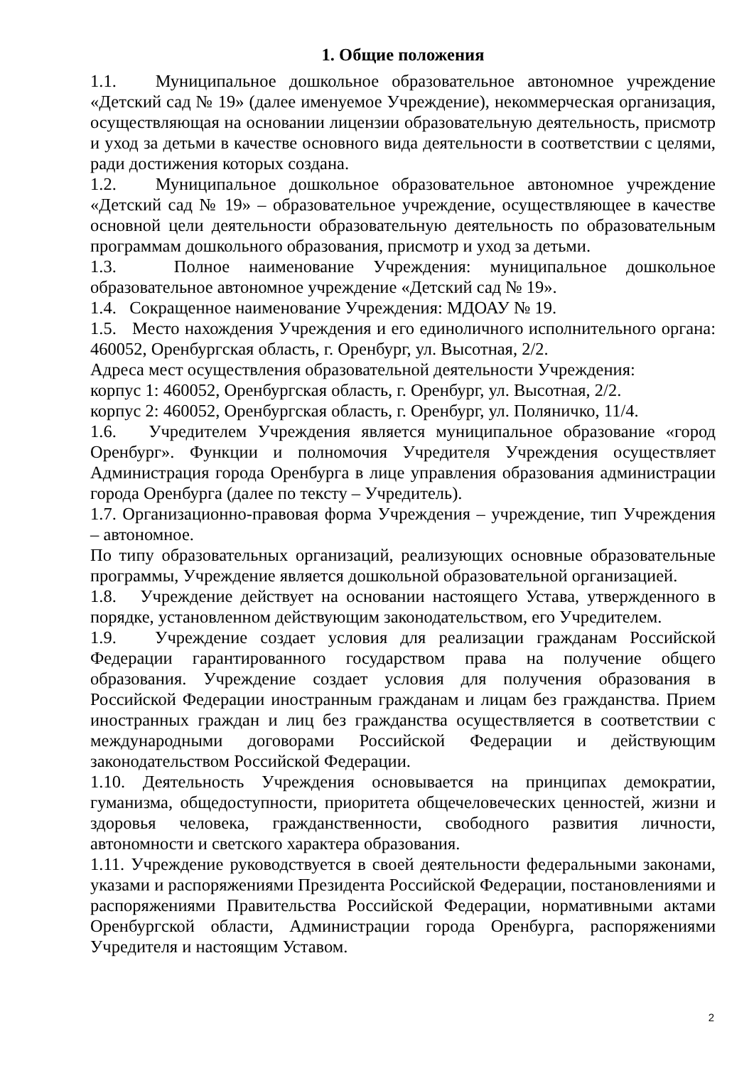1. Общие положения
1.1. Муниципальное дошкольное образовательное автономное учреждение «Детский сад № 19» (далее именуемое Учреждение), некоммерческая организация, осуществляющая на основании лицензии образовательную деятельность, присмотр и уход за детьми в качестве основного вида деятельности в соответствии с целями, ради достижения которых создана.
1.2. Муниципальное дошкольное образовательное автономное учреждение «Детский сад № 19» – образовательное учреждение, осуществляющее в качестве основной цели деятельности образовательную деятельность по образовательным программам дошкольного образования, присмотр и уход за детьми.
1.3. Полное наименование Учреждения: муниципальное дошкольное образовательное автономное учреждение «Детский сад № 19».
1.4. Сокращенное наименование Учреждения: МДОАУ № 19.
1.5. Место нахождения Учреждения и его единоличного исполнительного органа: 460052, Оренбургская область, г. Оренбург, ул. Высотная, 2/2.
Адреса мест осуществления образовательной деятельности Учреждения:
корпус 1: 460052, Оренбургская область, г. Оренбург, ул. Высотная, 2/2.
корпус 2: 460052, Оренбургская область, г. Оренбург, ул. Поляничко, 11/4.
1.6. Учредителем Учреждения является муниципальное образование «город Оренбург». Функции и полномочия Учредителя Учреждения осуществляет Администрация города Оренбурга в лице управления образования администрации города Оренбурга (далее по тексту – Учредитель).
1.7. Организационно-правовая форма Учреждения – учреждение, тип Учреждения – автономное.
По типу образовательных организаций, реализующих основные образовательные программы, Учреждение является дошкольной образовательной организацией.
1.8. Учреждение действует на основании настоящего Устава, утвержденного в порядке, установленном действующим законодательством, его Учредителем.
1.9. Учреждение создает условия для реализации гражданам Российской Федерации гарантированного государством права на получение общего образования. Учреждение создает условия для получения образования в Российской Федерации иностранным гражданам и лицам без гражданства. Прием иностранных граждан и лиц без гражданства осуществляется в соответствии с международными договорами Российской Федерации и действующим законодательством Российской Федерации.
1.10. Деятельность Учреждения основывается на принципах демократии, гуманизма, общедоступности, приоритета общечеловеческих ценностей, жизни и здоровья человека, гражданственности, свободного развития личности, автономности и светского характера образования.
1.11. Учреждение руководствуется в своей деятельности федеральными законами, указами и распоряжениями Президента Российской Федерации, постановлениями и распоряжениями Правительства Российской Федерации, нормативными актами Оренбургской области, Администрации города Оренбурга, распоряжениями Учредителя и настоящим Уставом.
2